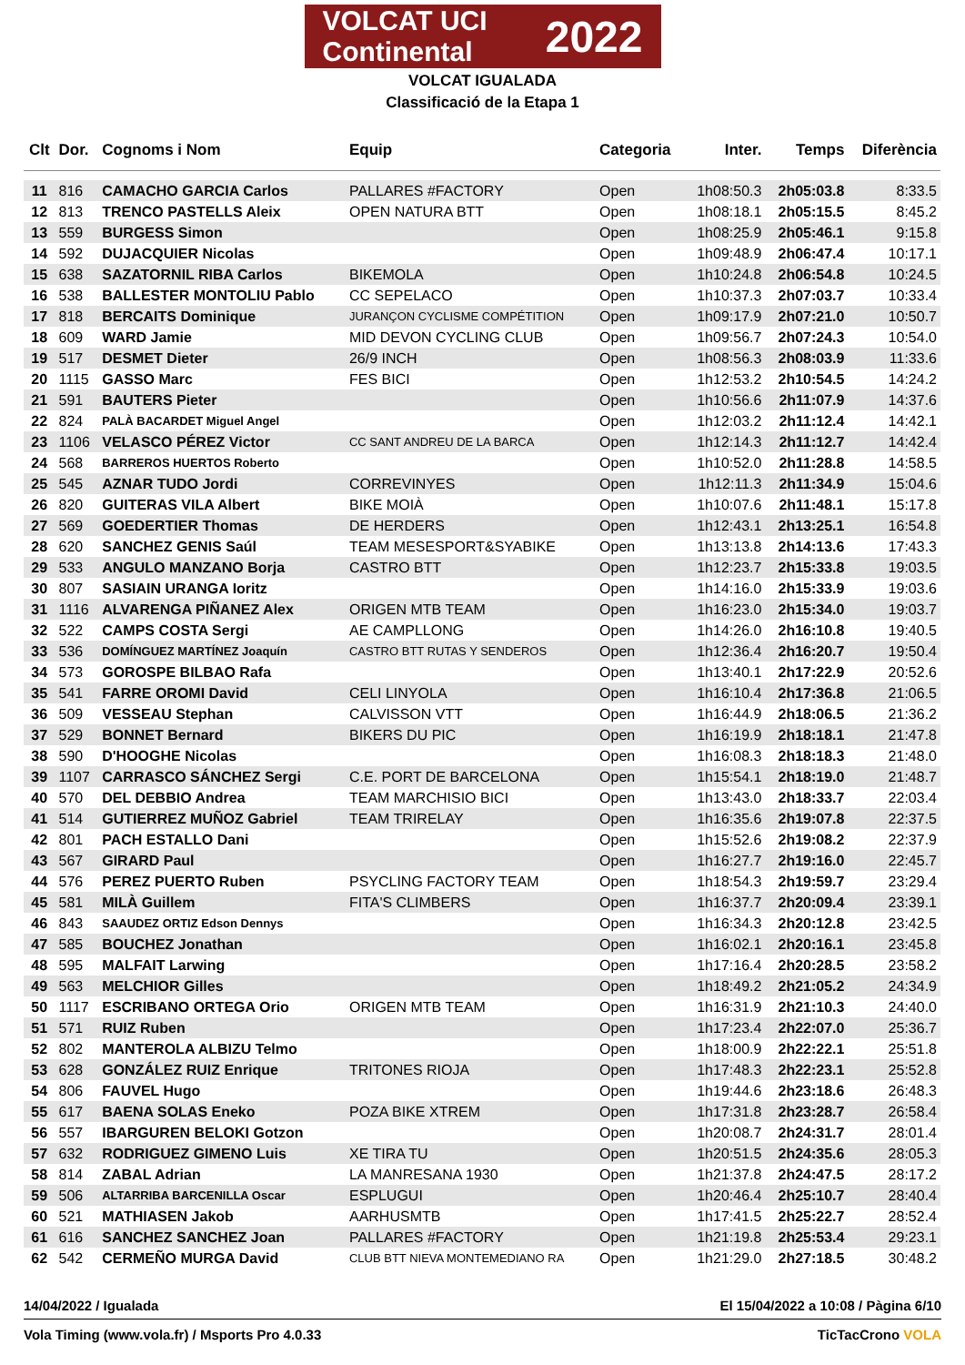VOLCAT UCI Continental 2022
VOLCAT IGUALADA
Classificació de la Etapa 1
| Clt | Dor. | Cognoms i Nom | Equip | Categoria | Inter. | Temps | Diferència |
| --- | --- | --- | --- | --- | --- | --- | --- |
| 11 | 816 | CAMACHO GARCIA Carlos | PALLARES #FACTORY | Open | 1h08:50.3 | 2h05:03.8 | 8:33.5 |
| 12 | 813 | TRENCO PASTELLS Aleix | OPEN NATURA BTT | Open | 1h08:18.1 | 2h05:15.5 | 8:45.2 |
| 13 | 559 | BURGESS Simon | | Open | 1h08:25.9 | 2h05:46.1 | 9:15.8 |
| 14 | 592 | DUJACQUIER Nicolas | | Open | 1h09:48.9 | 2h06:47.4 | 10:17.1 |
| 15 | 638 | SAZATORNIL RIBA Carlos | BIKEMOLA | Open | 1h10:24.8 | 2h06:54.8 | 10:24.5 |
| 16 | 538 | BALLESTER MONTOLIU Pablo | CC SEPELACO | Open | 1h10:37.3 | 2h07:03.7 | 10:33.4 |
| 17 | 818 | BERCAITS Dominique | JURANÇON CYCLISME COMPÉTITION | Open | 1h09:17.9 | 2h07:21.0 | 10:50.7 |
| 18 | 609 | WARD Jamie | MID DEVON CYCLING CLUB | Open | 1h09:56.7 | 2h07:24.3 | 10:54.0 |
| 19 | 517 | DESMET Dieter | 26/9 INCH | Open | 1h08:56.3 | 2h08:03.9 | 11:33.6 |
| 20 | 1115 | GASSO Marc | FES BICI | Open | 1h12:53.2 | 2h10:54.5 | 14:24.2 |
| 21 | 591 | BAUTERS Pieter | | Open | 1h10:56.6 | 2h11:07.9 | 14:37.6 |
| 22 | 824 | PALÀ BACARDET Miguel Angel | | Open | 1h12:03.2 | 2h11:12.4 | 14:42.1 |
| 23 | 1106 | VELASCO PÉREZ Victor | CC SANT ANDREU DE LA BARCA | Open | 1h12:14.3 | 2h11:12.7 | 14:42.4 |
| 24 | 568 | BARREROS HUERTOS Roberto | | Open | 1h10:52.0 | 2h11:28.8 | 14:58.5 |
| 25 | 545 | AZNAR TUDO Jordi | CORREVINYES | Open | 1h12:11.3 | 2h11:34.9 | 15:04.6 |
| 26 | 820 | GUITERAS VILA Albert | BIKE MOIÀ | Open | 1h10:07.6 | 2h11:48.1 | 15:17.8 |
| 27 | 569 | GOEDERTIER Thomas | DE HERDERS | Open | 1h12:43.1 | 2h13:25.1 | 16:54.8 |
| 28 | 620 | SANCHEZ GENIS Saúl | TEAM MESESPORT&SYABIKE | Open | 1h13:13.8 | 2h14:13.6 | 17:43.3 |
| 29 | 533 | ANGULO MANZANO Borja | CASTRO BTT | Open | 1h12:23.7 | 2h15:33.8 | 19:03.5 |
| 30 | 807 | SASIAIN URANGA Ioritz | | Open | 1h14:16.0 | 2h15:33.9 | 19:03.6 |
| 31 | 1116 | ALVARENGA PIÑANEZ Alex | ORIGEN MTB TEAM | Open | 1h16:23.0 | 2h15:34.0 | 19:03.7 |
| 32 | 522 | CAMPS COSTA Sergi | AE CAMPLLONG | Open | 1h14:26.0 | 2h16:10.8 | 19:40.5 |
| 33 | 536 | DOMÍNGUEZ MARTÍNEZ Joaquín | CASTRO BTT RUTAS Y SENDEROS | Open | 1h12:36.4 | 2h16:20.7 | 19:50.4 |
| 34 | 573 | GOROSPE BILBAO Rafa | | Open | 1h13:40.1 | 2h17:22.9 | 20:52.6 |
| 35 | 541 | FARRE OROMI David | CELI LINYOLA | Open | 1h16:10.4 | 2h17:36.8 | 21:06.5 |
| 36 | 509 | VESSEAU Stephan | CALVISSON VTT | Open | 1h16:44.9 | 2h18:06.5 | 21:36.2 |
| 37 | 529 | BONNET Bernard | BIKERS DU PIC | Open | 1h16:19.9 | 2h18:18.1 | 21:47.8 |
| 38 | 590 | D'HOOGHE Nicolas | | Open | 1h16:08.3 | 2h18:18.3 | 21:48.0 |
| 39 | 1107 | CARRASCO SÁNCHEZ Sergi | C.E. PORT DE BARCELONA | Open | 1h15:54.1 | 2h18:19.0 | 21:48.7 |
| 40 | 570 | DEL DEBBIO Andrea | TEAM MARCHISIO BICI | Open | 1h13:43.0 | 2h18:33.7 | 22:03.4 |
| 41 | 514 | GUTIERREZ MUÑOZ Gabriel | TEAM TRIRELAY | Open | 1h16:35.6 | 2h19:07.8 | 22:37.5 |
| 42 | 801 | PACH ESTALLO Dani | | Open | 1h15:52.6 | 2h19:08.2 | 22:37.9 |
| 43 | 567 | GIRARD Paul | | Open | 1h16:27.7 | 2h19:16.0 | 22:45.7 |
| 44 | 576 | PEREZ PUERTO Ruben | PSYCLING FACTORY TEAM | Open | 1h18:54.3 | 2h19:59.7 | 23:29.4 |
| 45 | 581 | MILÀ Guillem | FITA'S CLIMBERS | Open | 1h16:37.7 | 2h20:09.4 | 23:39.1 |
| 46 | 843 | SAAUDEZ ORTIZ Edson Dennys | | Open | 1h16:34.3 | 2h20:12.8 | 23:42.5 |
| 47 | 585 | BOUCHEZ Jonathan | | Open | 1h16:02.1 | 2h20:16.1 | 23:45.8 |
| 48 | 595 | MALFAIT Larwing | | Open | 1h17:16.4 | 2h20:28.5 | 23:58.2 |
| 49 | 563 | MELCHIOR Gilles | | Open | 1h18:49.2 | 2h21:05.2 | 24:34.9 |
| 50 | 1117 | ESCRIBANO ORTEGA Orio | ORIGEN MTB TEAM | Open | 1h16:31.9 | 2h21:10.3 | 24:40.0 |
| 51 | 571 | RUIZ Ruben | | Open | 1h17:23.4 | 2h22:07.0 | 25:36.7 |
| 52 | 802 | MANTEROLA ALBIZU Telmo | | Open | 1h18:00.9 | 2h22:22.1 | 25:51.8 |
| 53 | 628 | GONZÁLEZ RUIZ Enrique | TRITONES RIOJA | Open | 1h17:48.3 | 2h22:23.1 | 25:52.8 |
| 54 | 806 | FAUVEL Hugo | | Open | 1h19:44.6 | 2h23:18.6 | 26:48.3 |
| 55 | 617 | BAENA SOLAS Eneko | POZA BIKE XTREM | Open | 1h17:31.8 | 2h23:28.7 | 26:58.4 |
| 56 | 557 | IBARGUREN BELOKI Gotzon | | Open | 1h20:08.7 | 2h24:31.7 | 28:01.4 |
| 57 | 632 | RODRIGUEZ GIMENO Luis | XE TIRA TU | Open | 1h20:51.5 | 2h24:35.6 | 28:05.3 |
| 58 | 814 | ZABAL Adrian | LA MANRESANA 1930 | Open | 1h21:37.8 | 2h24:47.5 | 28:17.2 |
| 59 | 506 | ALTARRIBA BARCENILLA Oscar | ESPLUGUI | Open | 1h20:46.4 | 2h25:10.7 | 28:40.4 |
| 60 | 521 | MATHIASEN Jakob | AARHUSMTB | Open | 1h17:41.5 | 2h25:22.7 | 28:52.4 |
| 61 | 616 | SANCHEZ SANCHEZ Joan | PALLARES #FACTORY | Open | 1h21:19.8 | 2h25:53.4 | 29:23.1 |
| 62 | 542 | CERMEÑO MURGA David | CLUB BTT NIEVA MONTEMEDIANO RA | Open | 1h21:29.0 | 2h27:18.5 | 30:48.2 |
14/04/2022 / Igualada El 15/04/2022 a 10:08 / Pàgina 6/10
Vola Timing (www.vola.fr) / Msports Pro 4.0.33 TicTacCrono VOLA